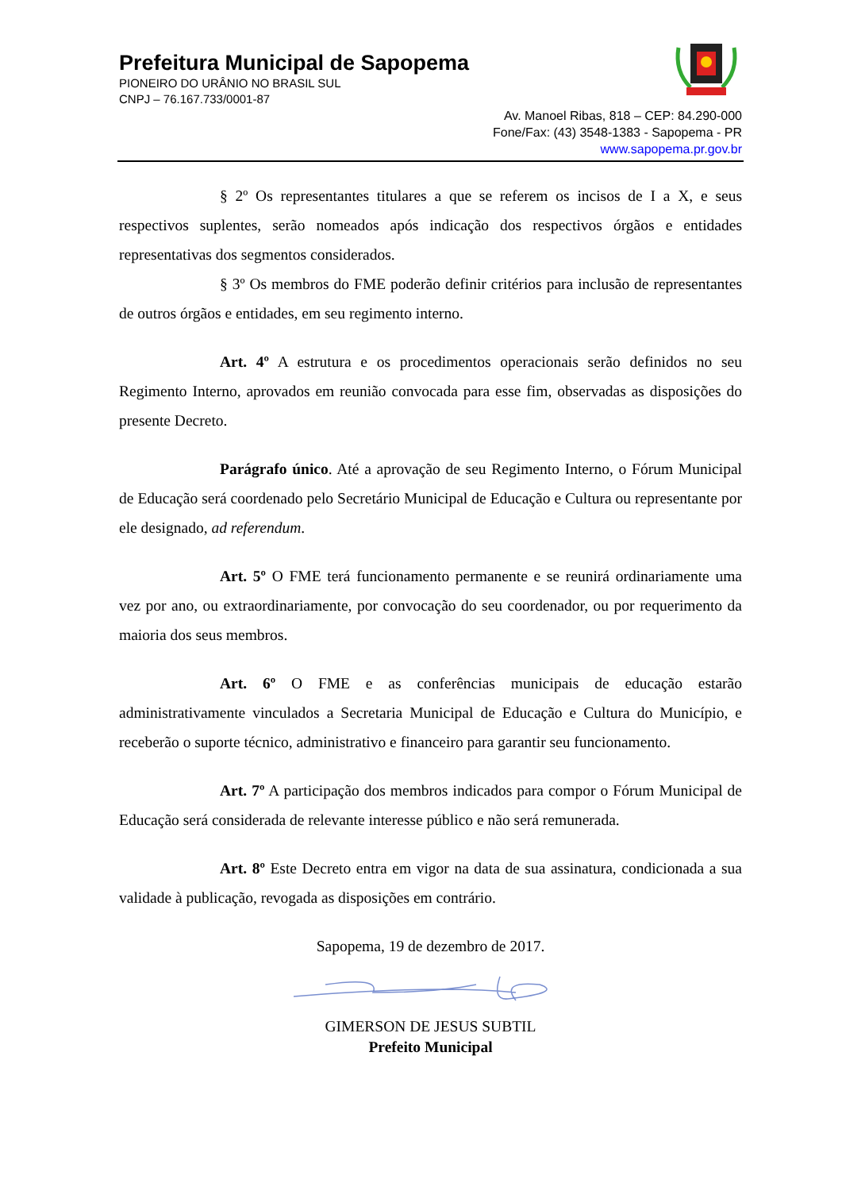Prefeitura Municipal de Sapopema
PIONEIRO DO URÂNIO NO BRASIL SUL
CNPJ – 76.167.733/0001-87
Av. Manoel Ribas, 818 – CEP: 84.290-000
Fone/Fax: (43) 3548-1383 - Sapopema - PR
www.sapopema.pr.gov.br
§ 2º Os representantes titulares a que se referem os incisos de I a X, e seus respectivos suplentes, serão nomeados após indicação dos respectivos órgãos e entidades representativas dos segmentos considerados.
§ 3º Os membros do FME poderão definir critérios para inclusão de representantes de outros órgãos e entidades, em seu regimento interno.
Art. 4º A estrutura e os procedimentos operacionais serão definidos no seu Regimento Interno, aprovados em reunião convocada para esse fim, observadas as disposições do presente Decreto.
Parágrafo único. Até a aprovação de seu Regimento Interno, o Fórum Municipal de Educação será coordenado pelo Secretário Municipal de Educação e Cultura ou representante por ele designado, ad referendum.
Art. 5º O FME terá funcionamento permanente e se reunirá ordinariamente uma vez por ano, ou extraordinariamente, por convocação do seu coordenador, ou por requerimento da maioria dos seus membros.
Art. 6º O FME e as conferências municipais de educação estarão administrativamente vinculados a Secretaria Municipal de Educação e Cultura do Município, e receberão o suporte técnico, administrativo e financeiro para garantir seu funcionamento.
Art. 7º A participação dos membros indicados para compor o Fórum Municipal de Educação será considerada de relevante interesse público e não será remunerada.
Art. 8º Este Decreto entra em vigor na data de sua assinatura, condicionada a sua validade à publicação, revogada as disposições em contrário.
Sapopema, 19 de dezembro de 2017.
GIMERSON DE JESUS SUBTIL
Prefeito Municipal